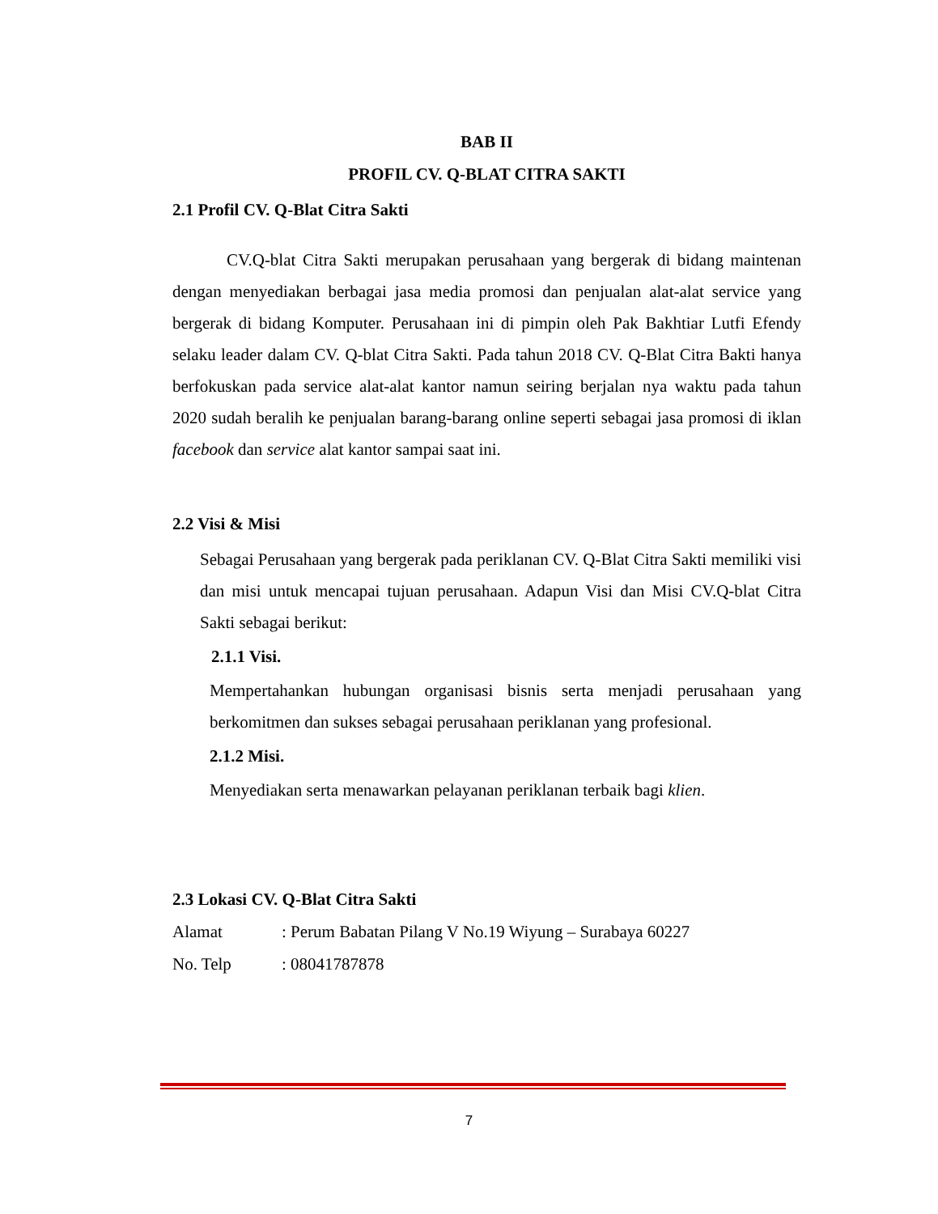BAB II
PROFIL CV. Q-BLAT CITRA SAKTI
2.1 Profil CV. Q-Blat Citra Sakti
CV.Q-blat Citra Sakti merupakan perusahaan yang bergerak di bidang maintenan dengan menyediakan berbagai jasa media promosi dan penjualan alat-alat service yang bergerak di bidang Komputer. Perusahaan ini di pimpin oleh Pak Bakhtiar Lutfi Efendy selaku leader dalam CV. Q-blat Citra Sakti. Pada tahun 2018 CV. Q-Blat Citra Bakti hanya berfokuskan pada service alat-alat kantor namun seiring berjalan nya waktu pada tahun 2020 sudah beralih ke penjualan barang-barang online seperti sebagai jasa promosi di iklan facebook dan service alat kantor sampai saat ini.
2.2 Visi & Misi
Sebagai Perusahaan yang bergerak pada periklanan CV. Q-Blat Citra Sakti memiliki visi dan misi untuk mencapai tujuan perusahaan. Adapun Visi dan Misi CV.Q-blat Citra Sakti sebagai berikut:
2.1.1 Visi.
Mempertahankan hubungan organisasi bisnis serta menjadi perusahaan yang berkomitmen dan sukses sebagai perusahaan periklanan yang profesional.
2.1.2 Misi.
Menyediakan serta menawarkan pelayanan periklanan terbaik bagi klien.
2.3 Lokasi CV. Q-Blat Citra Sakti
Alamat: Perum Babatan Pilang V No.19 Wiyung – Surabaya 60227
No. Telp: 08041787878
7